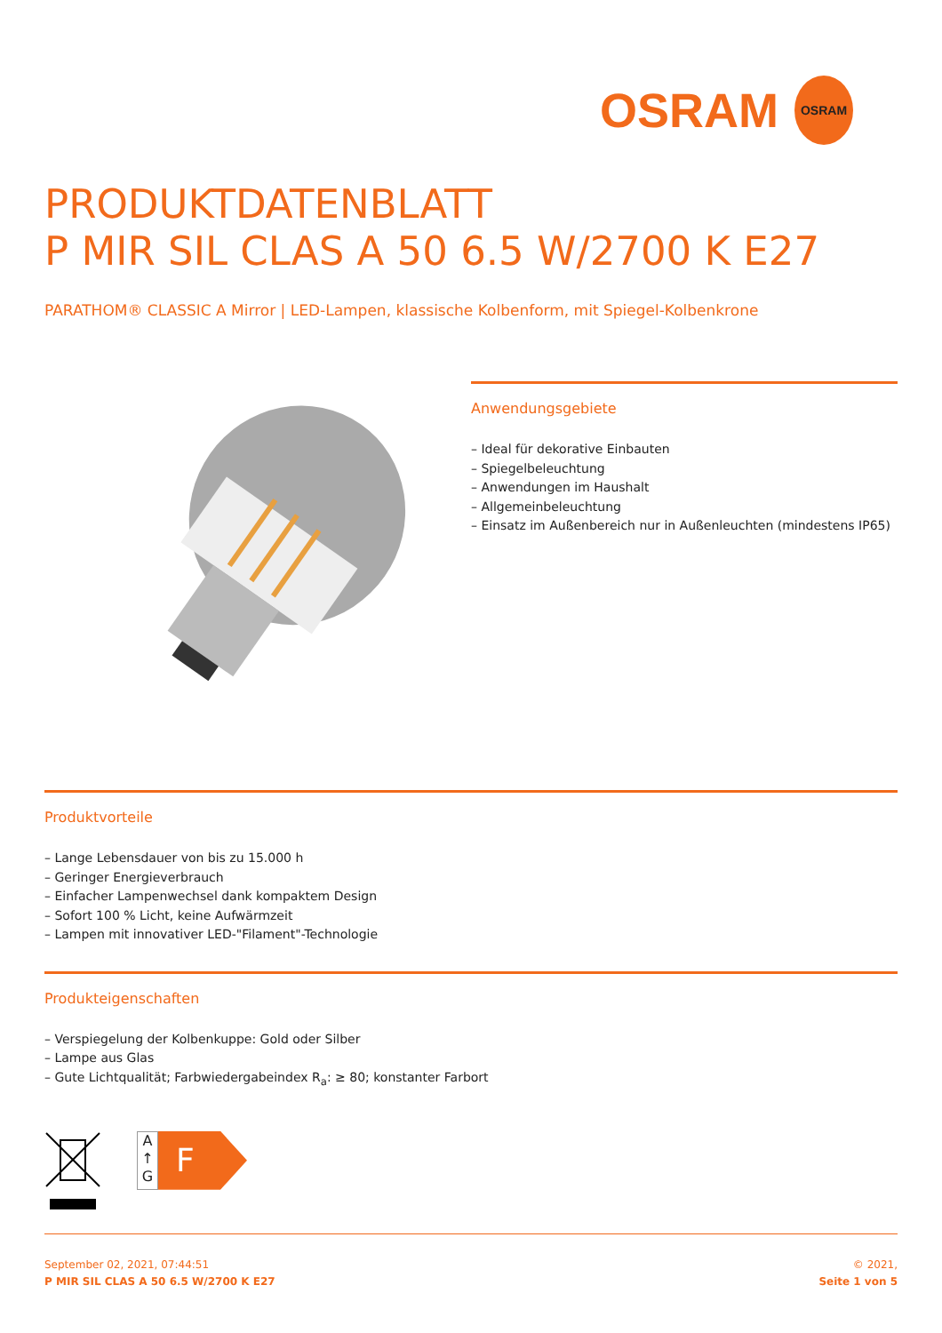OSRAM OSRAM
PRODUKTDATENBLATT
P MIR SIL CLAS A 50 6.5 W/2700 K E27
PARATHOM® CLASSIC A Mirror | LED-Lampen, klassische Kolbenform, mit Spiegel-Kolbenkrone
Anwendungsgebiete
– Ideal für dekorative Einbauten
– Spiegelbeleuchtung
– Anwendungen im Haushalt
– Allgemeinbeleuchtung
– Einsatz im Außenbereich nur in Außenleuchten (mindestens IP65)
Produktvorteile
– Lange Lebensdauer von bis zu 15.000 h
– Geringer Energieverbrauch
– Einfacher Lampenwechsel dank kompaktem Design
– Sofort 100 % Licht, keine Aufwärmzeit
– Lampen mit innovativer LED-"Filament"-Technologie
Produkteigenschaften
– Verspiegelung der Kolbenkuppe: Gold oder Silber
– Lampe aus Glas
– Gute Lichtqualität; Farbwiedergabeindex R<sub>a</sub>: ≥ 80; konstanter Farbort
A
↑
G
F
September 02, 2021, 07:44:51
P MIR SIL CLAS A 50 6.5 W/2700 K E27
© 2021,
Seite 1 von 5